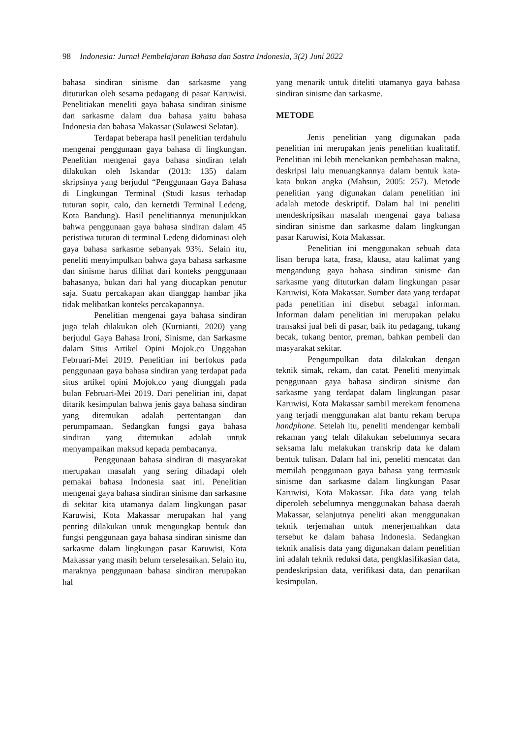98 Indonesia: Jurnal Pembelajaran Bahasa dan Sastra Indonesia, 3(2) Juni 2022
bahasa sindiran sinisme dan sarkasme yang dituturkan oleh sesama pedagang di pasar Karuwisi. Penelitiakan meneliti gaya bahasa sindiran sinisme dan sarkasme dalam dua bahasa yaitu bahasa Indonesia dan bahasa Makassar (Sulawesi Selatan).
Terdapat beberapa hasil penelitian terdahulu mengenai penggunaan gaya bahasa di lingkungan. Penelitian mengenai gaya bahasa sindiran telah dilakukan oleh Iskandar (2013: 135) dalam skripsinya yang berjudul “Penggunaan Gaya Bahasa di Lingkungan Terminal (Studi kasus terhadap tuturan sopir, calo, dan kernetdi Terminal Ledeng, Kota Bandung). Hasil penelitiannya menunjukkan bahwa penggunaan gaya bahasa sindiran dalam 45 peristiwa tuturan di terminal Ledeng didominasi oleh gaya bahasa sarkasme sebanyak 93%. Selain itu, peneliti menyimpulkan bahwa gaya bahasa sarkasme dan sinisme harus dilihat dari konteks penggunaan bahasanya, bukan dari hal yang diucapkan penutur saja. Suatu percakapan akan dianggap hambar jika tidak melibatkan konteks percakapannya.
Penelitian mengenai gaya bahasa sindiran juga telah dilakukan oleh (Kurnianti, 2020) yang berjudul Gaya Bahasa Ironi, Sinisme, dan Sarkasme dalam Situs Artikel Opini Mojok.co Unggahan Februari-Mei 2019. Penelitian ini berfokus pada penggunaan gaya bahasa sindiran yang terdapat pada situs artikel opini Mojok.co yang diunggah pada bulan Februari-Mei 2019. Dari penelitian ini, dapat ditarik kesimpulan bahwa jenis gaya bahasa sindiran yang ditemukan adalah pertentangan dan perumpamaan. Sedangkan fungsi gaya bahasa sindiran yang ditemukan adalah untuk menyampaikan maksud kepada pembacanya.
Penggunaan bahasa sindiran di masyarakat merupakan masalah yang sering dihadapi oleh pemakai bahasa Indonesia saat ini. Penelitian mengenai gaya bahasa sindiran sinisme dan sarkasme di sekitar kita utamanya dalam lingkungan pasar Karuwisi, Kota Makassar merupakan hal yang penting dilakukan untuk mengungkap bentuk dan fungsi penggunaan gaya bahasa sindiran sinisme dan sarkasme dalam lingkungan pasar Karuwisi, Kota Makassar yang masih belum terselesaikan. Selain itu, maraknya penggunaan bahasa sindiran merupakan hal
yang menarik untuk diteliti utamanya gaya bahasa sindiran sinisme dan sarkasme.
METODE
Jenis penelitian yang digunakan pada penelitian ini merupakan jenis penelitian kualitatif. Penelitian ini lebih menekankan pembahasan makna, deskripsi lalu menuangkannya dalam bentuk kata-kata bukan angka (Mahsun, 2005: 257). Metode penelitian yang digunakan dalam penelitian ini adalah metode deskriptif. Dalam hal ini peneliti mendeskripsikan masalah mengenai gaya bahasa sindiran sinisme dan sarkasme dalam lingkungan pasar Karuwisi, Kota Makassar.
Penelitian ini menggunakan sebuah data lisan berupa kata, frasa, klausa, atau kalimat yang mengandung gaya bahasa sindiran sinisme dan sarkasme yang dituturkan dalam lingkungan pasar Karuwisi, Kota Makassar. Sumber data yang terdapat pada penelitian ini disebut sebagai informan. Informan dalam penelitian ini merupakan pelaku transaksi jual beli di pasar, baik itu pedagang, tukang becak, tukang bentor, preman, bahkan pembeli dan masyarakat sekitar.
Pengumpulkan data dilakukan dengan teknik simak, rekam, dan catat. Peneliti menyimak penggunaan gaya bahasa sindiran sinisme dan sarkasme yang terdapat dalam lingkungan pasar Karuwisi, Kota Makassar sambil merekam fenomena yang terjadi menggunakan alat bantu rekam berupa handphone. Setelah itu, peneliti mendengar kembali rekaman yang telah dilakukan sebelumnya secara seksama lalu melakukan transkrip data ke dalam bentuk tulisan. Dalam hal ini, peneliti mencatat dan memilah penggunaan gaya bahasa yang termasuk sinisme dan sarkasme dalam lingkungan Pasar Karuwisi, Kota Makassar. Jika data yang telah diperoleh sebelumnya menggunakan bahasa daerah Makassar, selanjutnya peneliti akan menggunakan teknik terjemahan untuk menerjemahkan data tersebut ke dalam bahasa Indonesia. Sedangkan teknik analisis data yang digunakan dalam penelitian ini adalah teknik reduksi data, pengklasifikasian data, pendeskripsian data, verifikasi data, dan penarikan kesimpulan.